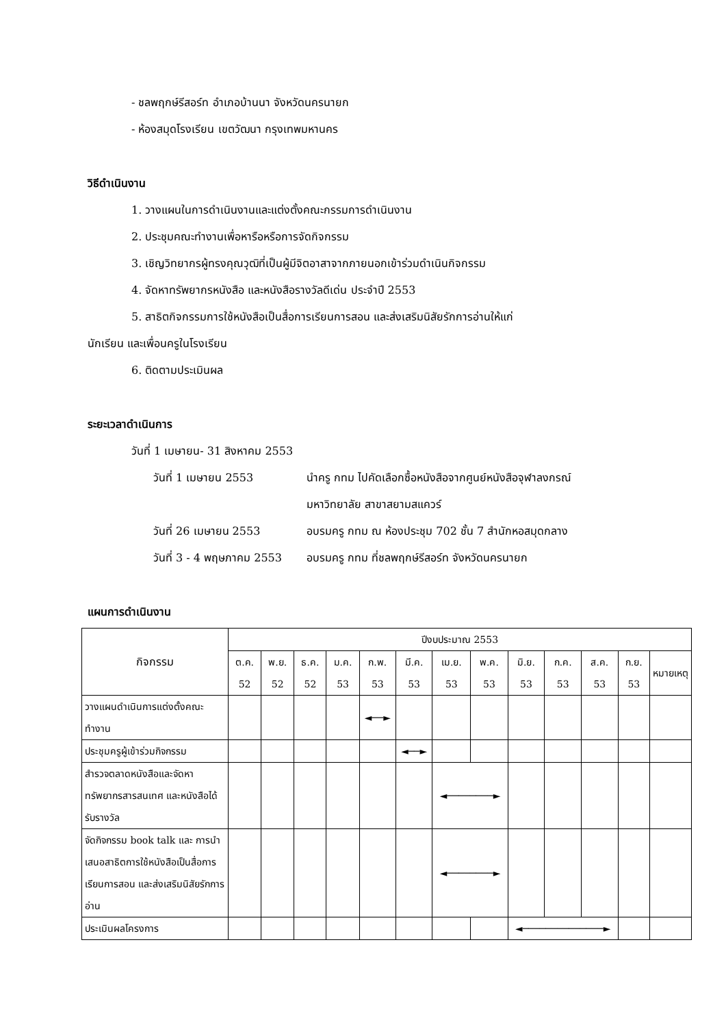- ชลพฤกษ์รีสอร์ท อำเภอบ้านนา จังหวัดนครนายก
- ห้องสมุดโรงเรียน เขตวัฒนา กรุงเทพมหานคร
วิธีดำเนินงาน
1. วางแผนในการดำเนินงานและแต่งตั้งคณะกรรมการดำเนินงาน
2. ประชุมคณะทำงานเพื่อหารือหรือการจัดกิจกรรม
3. เชิญวิทยากรผู้ทรงคุณวุฒิที่เป็นผู้มีจิตอาสาจากภายนอกเข้าร่วมดำเนินกิจกรรม
4. จัดหาทรัพยากรหนังสือ และหนังสือรางวัลดีเด่น ประจำปี 2553
5. สาธิตกิจกรรมการใช้หนังสือเป็นสื่อการเรียนการสอน และส่งเสริมนิสัยรักการอ่านให้แก่
นักเรียน และเพื่อนครูในโรงเรียน
6. ติดตามประเมินผล
ระยะเวลาดำเนินการ
วันที่ 1 เมษายน- 31 สิงหาคม 2553
วันที่ 1 เมษายน 2553 นำครู กทม ไปคัดเลือกซื้อหนังสือจากศูนย์หนังสือจุฬาลงกรณ์
มหาวิทยาลัย สาขาสยามสแควร์
วันที่ 26 เมษายน 2553 อบรมครู กทม ณ ห้องประชุม 702 ชั้น 7 สำนักหอสมุดกลาง
วันที่ 3 - 4 พฤษภาคม 2553 อบรมครู กทม ที่ชลพฤกษ์รีสอร์ท จังหวัดนครนายก
แผนการดำเนินงาน
| กิจกรรม | ปีงบประมาณ 2553 | | | | | | | | | | | | |
| --- | --- | --- | --- | --- | --- | --- | --- | --- | --- | --- | --- | --- | --- |
| | ต.ค. 52 | พ.ย. 52 | ธ.ค. 52 | ม.ค. 53 | ก.พ. 53 | มี.ค. 53 | เม.ย. 53 | พ.ค. 53 | มิ.ย. 53 | ก.ค. 53 | ส.ค. 53 | ก.ย. 53 | หมายเหตุ |
| วางแผนดำเนินการแต่งตั้งคณะทำงาน | | | | | ◄──► | | | | | | | | |
| ประชุมครูผู้เข้าร่วมกิจกรรม | | | | | | ◄──► | | | | | | | |
| สำรวจตลาดหนังสือและจัดหาทรัพยากรสารสนเทศ และหนังสือได้รับรางวัล | | | | | | | ◄────────► | | | | | | |
| จัดกิจกรรม book talk และ การนำเสนอสาธิตการใช้หนังสือเป็นสื่อการเรียนการสอน และส่งเสริมนิสัยรักการอ่าน | | | | | | | ◄────────► | | | | | | |
| ประเมินผลโครงการ | | | | | | | | | ◄──────────────► | | | | |